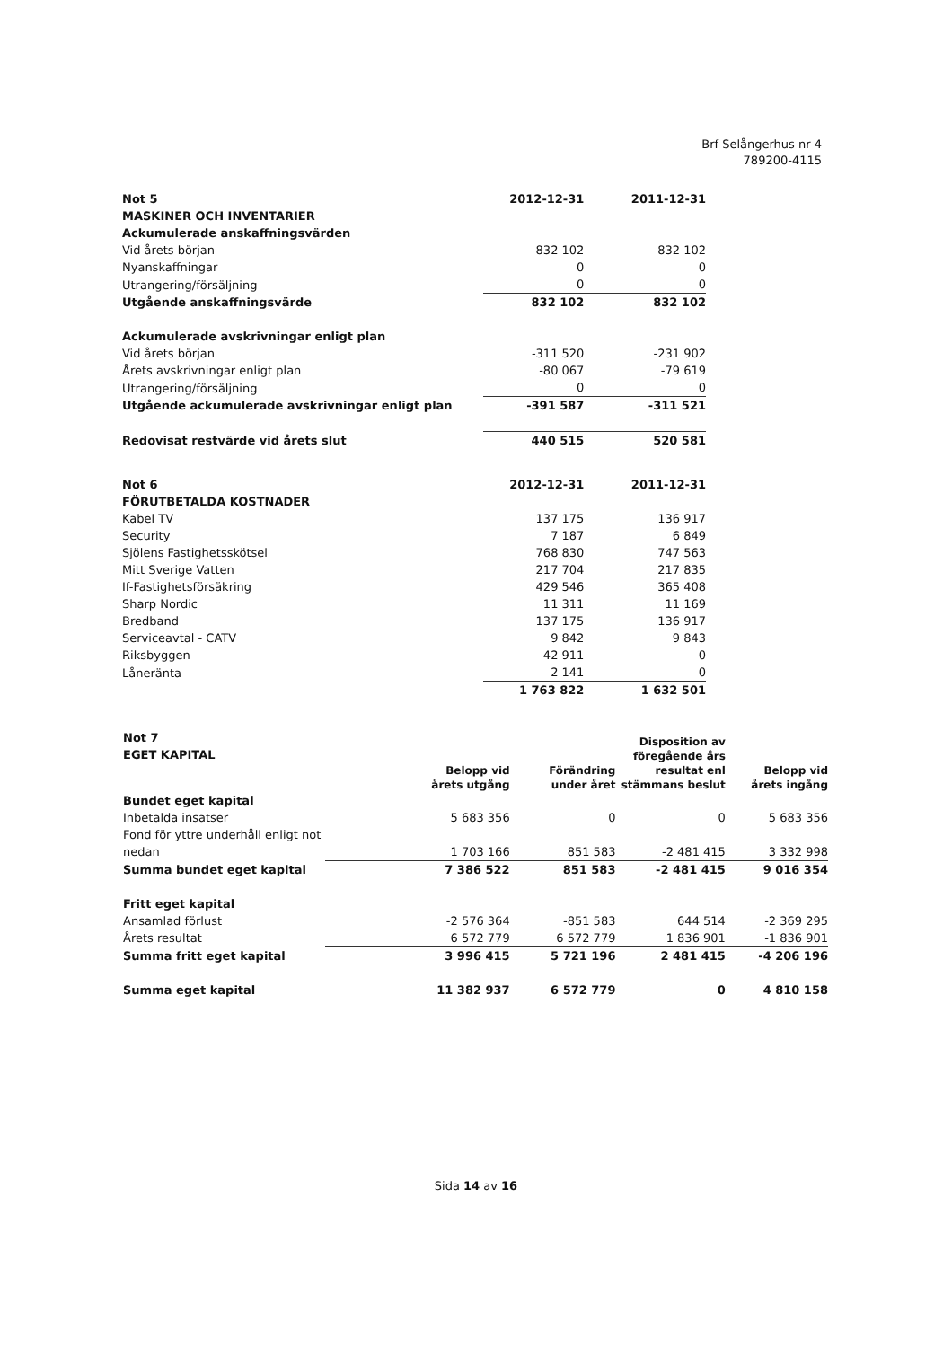Brf Selångerhus nr 4
789200-4115
| Not 5 | 2012-12-31 | 2011-12-31 |
| --- | --- | --- |
| MASKINER OCH INVENTARIER | | |
| Ackumulerade anskaffningsvärden | | |
| Vid årets början | 832 102 | 832 102 |
| Nyanskaffningar | 0 | 0 |
| Utrangering/försäljning | 0 | 0 |
| Utgående anskaffningsvärde | 832 102 | 832 102 |
| Ackumulerade avskrivningar enligt plan | | |
| Vid årets början | -311 520 | -231 902 |
| Årets avskrivningar enligt plan | -80 067 | -79 619 |
| Utrangering/försäljning | 0 | 0 |
| Utgående ackumulerade avskrivningar enligt plan | -391 587 | -311 521 |
| Redovisat restvärde vid årets slut | 440 515 | 520 581 |
| Not 6 | 2012-12-31 | 2011-12-31 |
| --- | --- | --- |
| FÖRUTBETALDA KOSTNADER | | |
| Kabel TV | 137 175 | 136 917 |
| Security | 7 187 | 6 849 |
| Sjölens Fastighetsskötsel | 768 830 | 747 563 |
| Mitt Sverige Vatten | 217 704 | 217 835 |
| If-Fastighetsförsäkring | 429 546 | 365 408 |
| Sharp Nordic | 11 311 | 11 169 |
| Bredband | 137 175 | 136 917 |
| Serviceavtal - CATV | 9 842 | 9 843 |
| Riksbyggen | 42 911 | 0 |
| Låneränta | 2 141 | 0 |
| | 1 763 822 | 1 632 501 |
| Not 7 EGET KAPITAL | | | Disposition av föregående års resultat enl stämmans beslut | |
| --- | --- | --- | --- | --- |
| | Belopp vid årets utgång | Förändring under året | | Belopp vid årets ingång |
| Bundet eget kapital | | | | |
| Inbetalda insatser | 5 683 356 | 0 | 0 | 5 683 356 |
| Fond för yttre underhåll enligt not nedan | 1 703 166 | 851 583 | -2 481 415 | 3 332 998 |
| Summa bundet eget kapital | 7 386 522 | 851 583 | -2 481 415 | 9 016 354 |
| Fritt eget kapital | | | | |
| Ansamlad förlust | -2 576 364 | -851 583 | 644 514 | -2 369 295 |
| Årets resultat | 6 572 779 | 6 572 779 | 1 836 901 | -1 836 901 |
| Summa fritt eget kapital | 3 996 415 | 5 721 196 | 2 481 415 | -4 206 196 |
| Summa eget kapital | 11 382 937 | 6 572 779 | 0 | 4 810 158 |
Sida 14 av 16